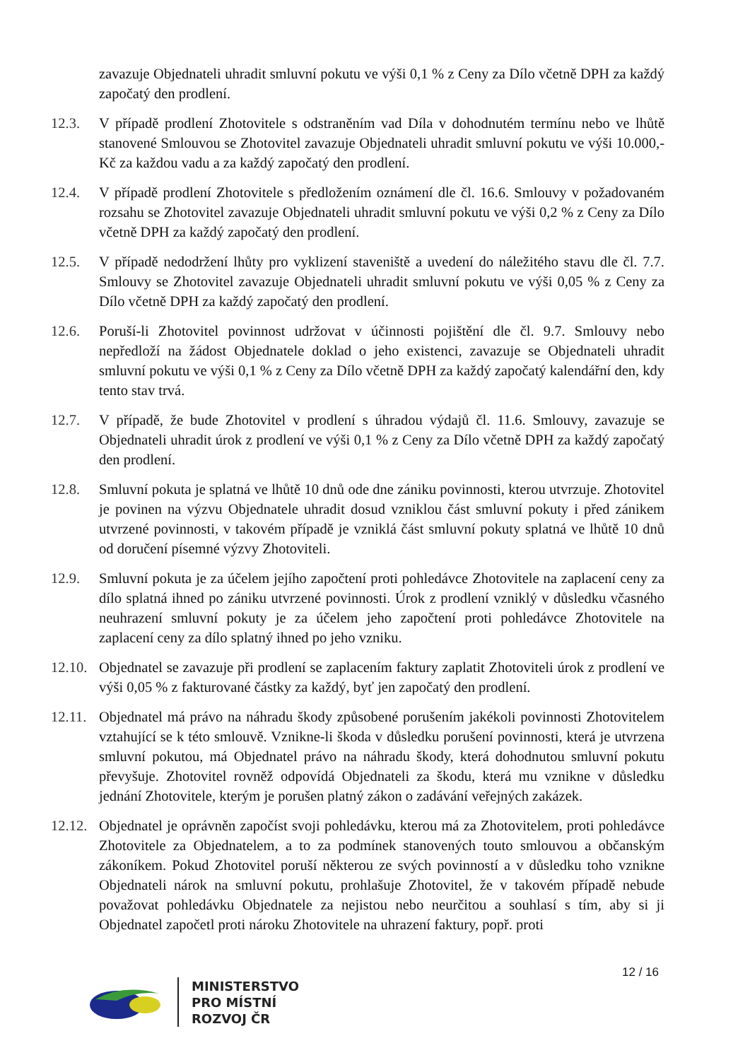zavazuje Objednateli uhradit smluvní pokutu ve výši 0,1 % z Ceny za Dílo včetně DPH za každý započatý den prodlení.
12.3. V případě prodlení Zhotovitele s odstraněním vad Díla v dohodnutém termínu nebo ve lhůtě stanovené Smlouvou se Zhotovitel zavazuje Objednateli uhradit smluvní pokutu ve výši 10.000,- Kč za každou vadu a za každý započatý den prodlení.
12.4. V případě prodlení Zhotovitele s předložením oznámení dle čl. 16.6. Smlouvy v požadovaném rozsahu se Zhotovitel zavazuje Objednateli uhradit smluvní pokutu ve výši 0,2 % z Ceny za Dílo včetně DPH za každý započatý den prodlení.
12.5. V případě nedodržení lhůty pro vyklizení staveniště a uvedení do náležitého stavu dle čl. 7.7. Smlouvy se Zhotovitel zavazuje Objednateli uhradit smluvní pokutu ve výši 0,05 % z Ceny za Dílo včetně DPH za každý započatý den prodlení.
12.6. Poruší-li Zhotovitel povinnost udržovat v účinnosti pojištění dle čl. 9.7. Smlouvy nebo nepředloží na žádost Objednatele doklad o jeho existenci, zavazuje se Objednateli uhradit smluvní pokutu ve výši 0,1 % z Ceny za Dílo včetně DPH za každý započatý kalendářní den, kdy tento stav trvá.
12.7. V případě, že bude Zhotovitel v prodlení s úhradou výdajů čl. 11.6. Smlouvy, zavazuje se Objednateli uhradit úrok z prodlení ve výši 0,1 % z Ceny za Dílo včetně DPH za každý započatý den prodlení.
12.8. Smluvní pokuta je splatná ve lhůtě 10 dnů ode dne zániku povinnosti, kterou utvrzuje. Zhotovitel je povinen na výzvu Objednatele uhradit dosud vzniklou část smluvní pokuty i před zánikem utvrzené povinnosti, v takovém případě je vzniklá část smluvní pokuty splatná ve lhůtě 10 dnů od doručení písemné výzvy Zhotoviteli.
12.9. Smluvní pokuta je za účelem jejího započtení proti pohledávce Zhotovitele na zaplacení ceny za dílo splatná ihned po zániku utvrzené povinnosti. Úrok z prodlení vzniklý v důsledku včasného neuhrazení smluvní pokuty je za účelem jeho započtení proti pohledávce Zhotovitele na zaplacení ceny za dílo splatný ihned po jeho vzniku.
12.10.
Objednatel se zavazuje při prodlení se zaplacením faktury zaplatit Zhotoviteli úrok z prodlení ve výši 0,05 % z fakturované částky za každý, byť jen započatý den prodlení.
12.11.
Objednatel má právo na náhradu škody způsobené porušením jakékoli povinnosti Zhotovitelem vztahující se k této smlouvě. Vznikne-li škoda v důsledku porušení povinnosti, která je utvrzena smluvní pokutou, má Objednatel právo na náhradu škody, která dohodnutou smluvní pokutu převyšuje. Zhotovitel rovněž odpovídá Objednateli za škodu, která mu vznikne v důsledku jednání Zhotovitele, kterým je porušen platný zákon o zadávání veřejných zakázek.
12.12.
Objednatel je oprávněn započíst svoji pohledávku, kterou má za Zhotovitelem, proti pohledávce Zhotovitele za Objednatelem, a to za podmínek stanovených touto smlouvou a občanským zákoníkem. Pokud Zhotovitel poruší některou ze svých povinností a v důsledku toho vznikne Objednateli nárok na smluvní pokutu, prohlašuje Zhotovitel, že v takovém případě nebude považovat pohledávku Objednatele za nejistou nebo neurčitou a souhlasí s tím, aby si ji Objednatel započetl proti nároku Zhotovitele na uhrazení faktury, popř. proti
12 / 16
MINISTERSTVO
PRO MÍSTNÍ
ROZVOJ ČR